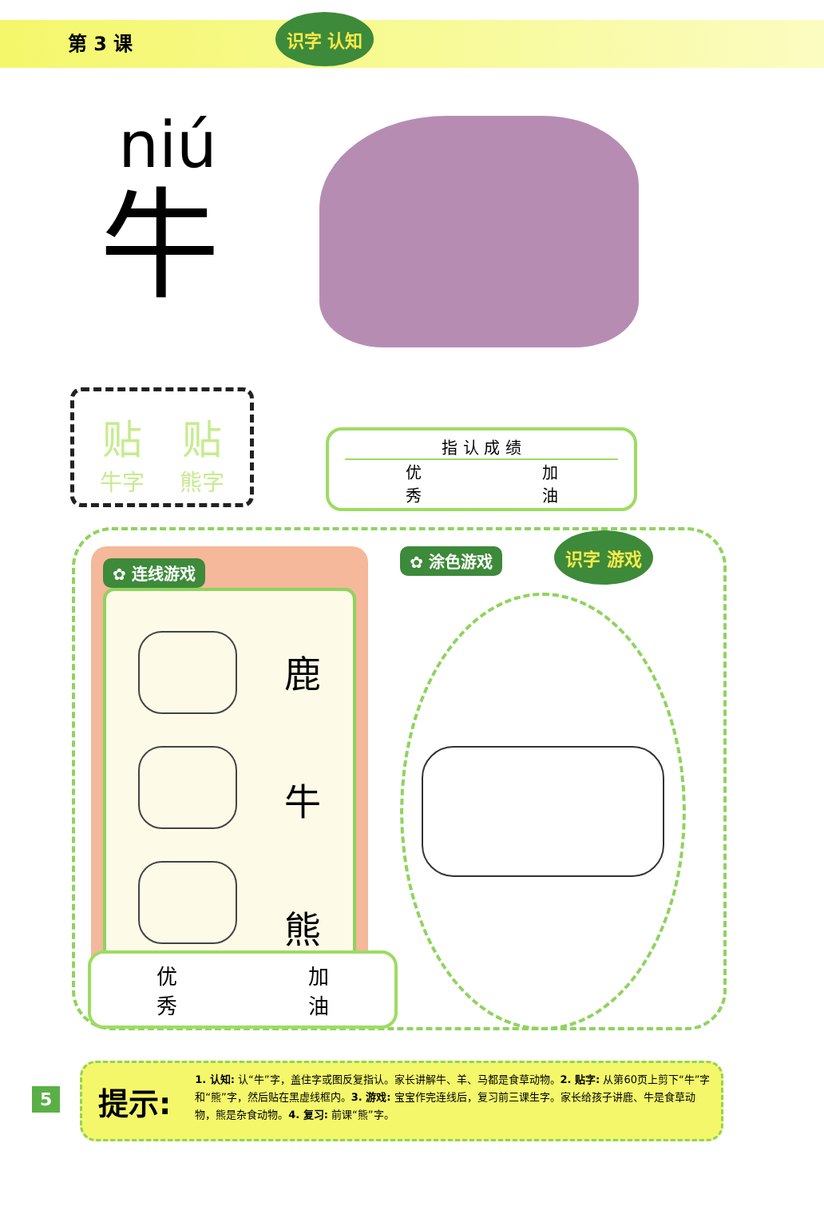第 3 课 识字 认知
niú
牛
贴
牛字
贴
熊字
指 认 成 绩
优
秀 加
油
✿ 连线游戏
鹿
牛
熊
✿ 涂色游戏 识字 游戏
优
秀 加
油
提示:
1. 认知: 认“牛”字，盖住字或图反复指认。家长讲解牛、羊、马都是食草动物。2. 贴字: 从第60页上剪下“牛”字和“熊”字，然后贴在黑虚线框内。3. 游戏: 宝宝作完连线后，复习前三课生字。家长给孩子讲鹿、牛是食草动物，熊是杂食动物。4. 复习: 前课“熊”字。
5